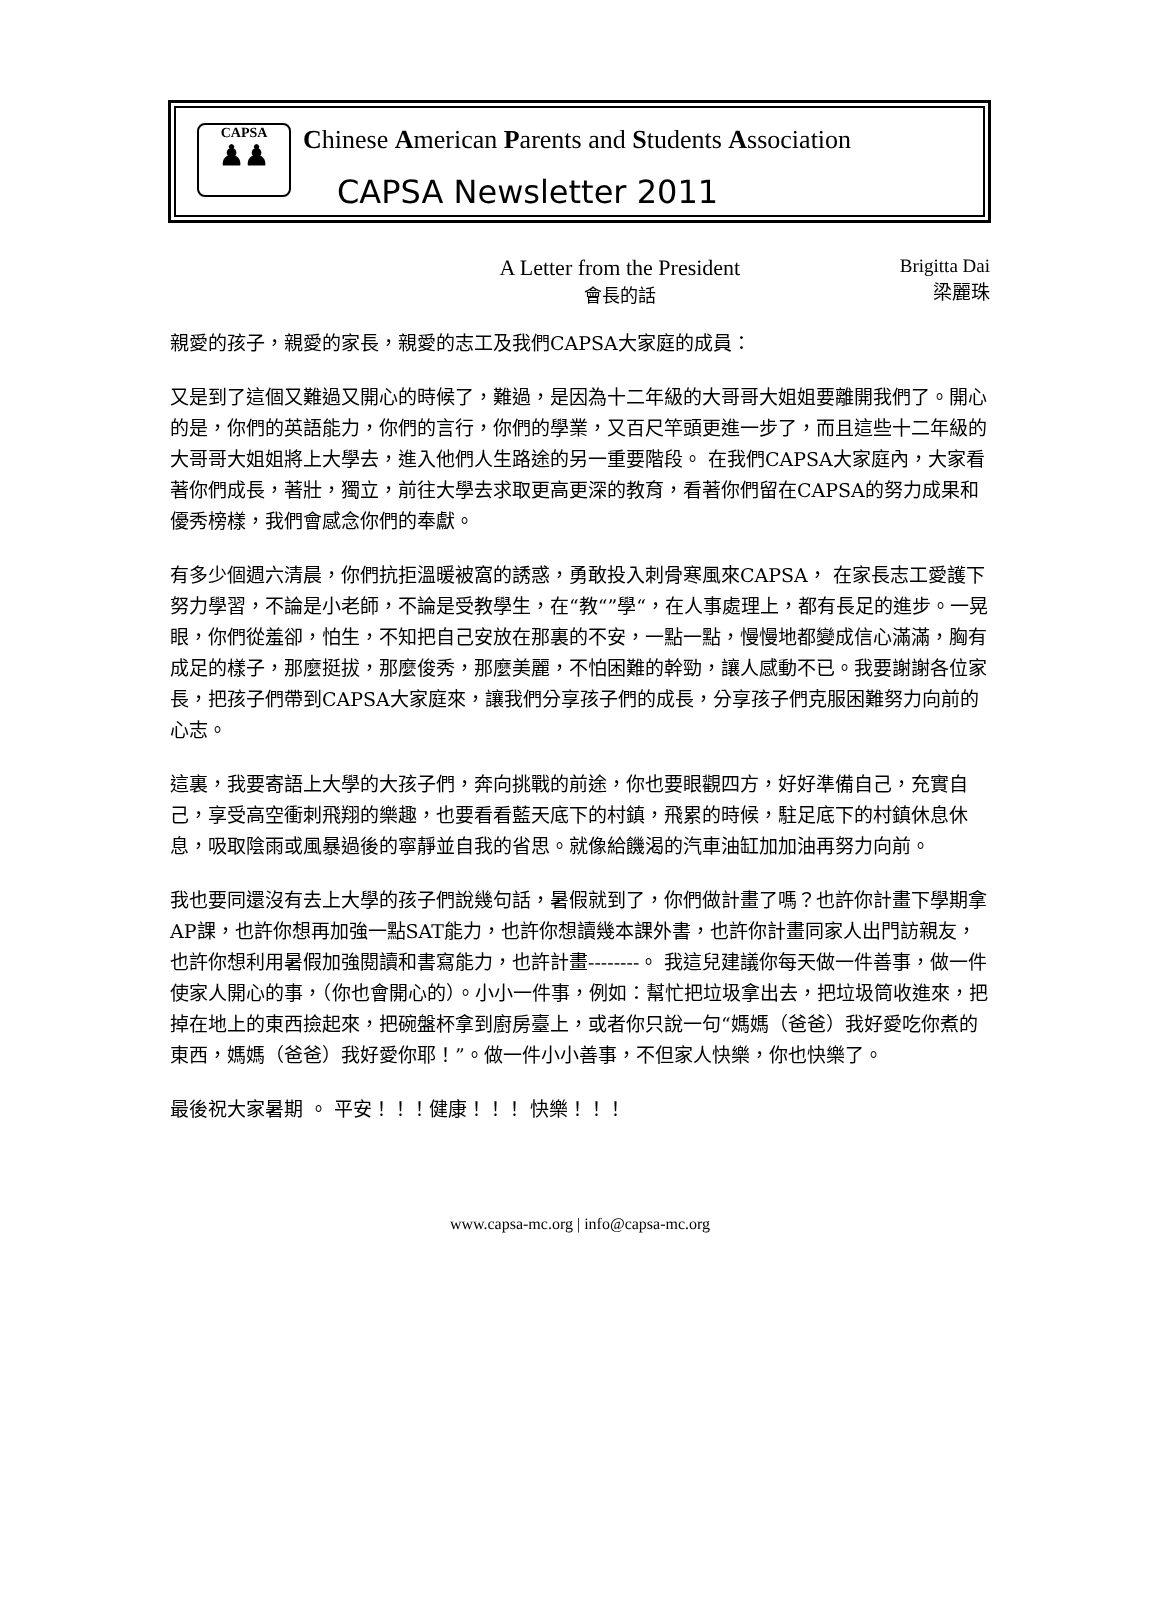CAPSA
♟♟
Chinese American Parents and Students Association
CAPSA Newsletter 2011
A Letter from the President
會長的話
Brigitta Dai
梁麗珠
親愛的孩子，親愛的家長，親愛的志工及我們CAPSA大家庭的成員：
又是到了這個又難過又開心的時候了，難過，是因為十二年級的大哥哥大姐姐要離開我們了。開心的是，你們的英語能力，你們的言行，你們的學業，又百尺竿頭更進一步了，而且這些十二年級的大哥哥大姐姐將上大學去，進入他們人生路途的另一重要階段。 在我們CAPSA大家庭內，大家看著你們成長，著壯，獨立，前往大學去求取更高更深的教育，看著你們留在CAPSA的努力成果和優秀榜樣，我們會感念你們的奉獻。
有多少個週六清晨，你們抗拒溫暖被窩的誘惑，勇敢投入刺骨寒風來CAPSA， 在家長志工愛護下努力學習，不論是小老師，不論是受教學生，在“教“”學“，在人事處理上，都有長足的進步。一晃眼，你們從羞卻，怕生，不知把自己安放在那裏的不安，一點一點，慢慢地都變成信心滿滿，胸有成足的樣子，那麼挺拔，那麼俊秀，那麼美麗，不怕困難的幹勁，讓人感動不已。我要謝謝各位家長，把孩子們帶到CAPSA大家庭來，讓我們分享孩子們的成長，分享孩子們克服困難努力向前的心志。
這裏，我要寄語上大學的大孩子們，奔向挑戰的前途，你也要眼觀四方，好好準備自己，充實自己，享受高空衝刺飛翔的樂趣，也要看看藍天底下的村鎮，飛累的時候，駐足底下的村鎮休息休息，吸取陰雨或風暴過後的寧靜並自我的省思。就像給饑渴的汽車油缸加加油再努力向前。
我也要同還沒有去上大學的孩子們說幾句話，暑假就到了，你們做計畫了嗎？也許你計畫下學期拿AP課，也許你想再加強一點SAT能力，也許你想讀幾本課外書，也許你計畫同家人出門訪親友，也許你想利用暑假加強閱讀和書寫能力，也許計畫--------。 我這兒建議你每天做一件善事，做一件使家人開心的事，（你也會開心的）。小小一件事，例如：幫忙把垃圾拿出去，把垃圾筒收進來，把掉在地上的東西撿起來，把碗盤杯拿到廚房臺上，或者你只說一句“媽媽（爸爸）我好愛吃你煮的東西，媽媽（爸爸）我好愛你耶！”。做一件小小善事，不但家人快樂，你也快樂了。
最後祝大家暑期 。 平安！！！健康！！！ 快樂！！！
www.capsa-mc.org | info@capsa-mc.org